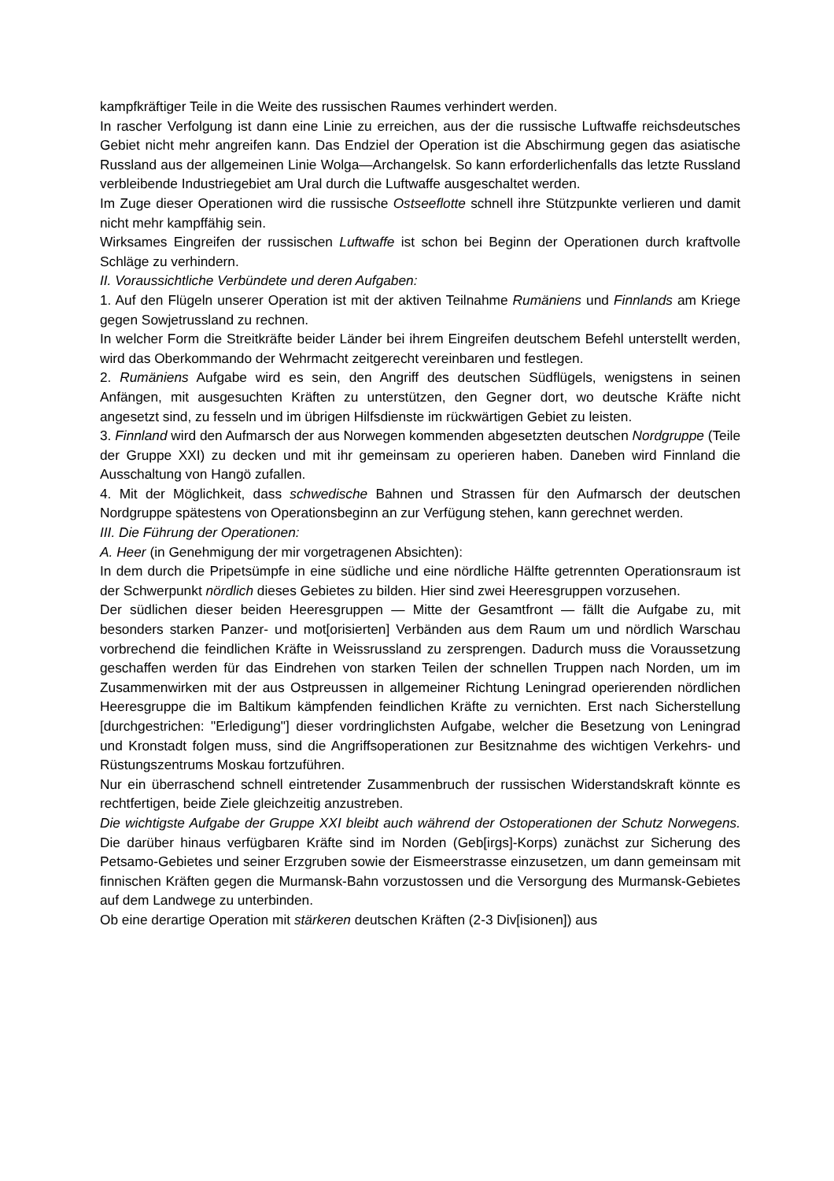kampfkräftiger Teile in die Weite des russischen Raumes verhindert werden.
In rascher Verfolgung ist dann eine Linie zu erreichen, aus der die russische Luftwaffe reichsdeutsches Gebiet nicht mehr angreifen kann. Das Endziel der Operation ist die Abschirmung gegen das asiatische Russland aus der allgemeinen Linie Wolga—Archangelsk. So kann erforderlichenfalls das letzte Russland verbleibende Industriegebiet am Ural durch die Luftwaffe ausgeschaltet werden.
Im Zuge dieser Operationen wird die russische Ostseeflotte schnell ihre Stützpunkte verlieren und damit nicht mehr kampffähig sein.
Wirksames Eingreifen der russischen Luftwaffe ist schon bei Beginn der Operationen durch kraftvolle Schläge zu verhindern.
II. Voraussichtliche Verbündete und deren Aufgaben:
1. Auf den Flügeln unserer Operation ist mit der aktiven Teilnahme Rumäniens und Finnlands am Kriege gegen Sowjetrussland zu rechnen.
In welcher Form die Streitkräfte beider Länder bei ihrem Eingreifen deutschem Befehl unterstellt werden, wird das Oberkommando der Wehrmacht zeitgerecht vereinbaren und festlegen.
2. Rumäniens Aufgabe wird es sein, den Angriff des deutschen Südflügels, wenigstens in seinen Anfängen, mit ausgesuchten Kräften zu unterstützen, den Gegner dort, wo deutsche Kräfte nicht angesetzt sind, zu fesseln und im übrigen Hilfsdienste im rückwärtigen Gebiet zu leisten.
3. Finnland wird den Aufmarsch der aus Norwegen kommenden abgesetzten deutschen Nordgruppe (Teile der Gruppe XXI) zu decken und mit ihr gemeinsam zu operieren haben. Daneben wird Finnland die Ausschaltung von Hangö zufallen.
4. Mit der Möglichkeit, dass schwedische Bahnen und Strassen für den Aufmarsch der deutschen Nordgruppe spätestens von Operationsbeginn an zur Verfügung stehen, kann gerechnet werden.
III. Die Führung der Operationen:
A. Heer (in Genehmigung der mir vorgetragenen Absichten):
In dem durch die Pripetsümpfe in eine südliche und eine nördliche Hälfte getrennten Operationsraum ist der Schwerpunkt nördlich dieses Gebietes zu bilden. Hier sind zwei Heeresgruppen vorzusehen.
Der südlichen dieser beiden Heeresgruppen — Mitte der Gesamtfront — fällt die Aufgabe zu, mit besonders starken Panzer- und mot[orisierten] Verbänden aus dem Raum um und nördlich Warschau vorbrechend die feindlichen Kräfte in Weissrussland zu zersprengen. Dadurch muss die Voraussetzung geschaffen werden für das Eindrehen von starken Teilen der schnellen Truppen nach Norden, um im Zusammenwirken mit der aus Ostpreussen in allgemeiner Richtung Leningrad operierenden nördlichen Heeresgruppe die im Baltikum kämpfenden feindlichen Kräfte zu vernichten. Erst nach Sicherstellung [durchgestrichen: "Erledigung"] dieser vordringlichsten Aufgabe, welcher die Besetzung von Leningrad und Kronstadt folgen muss, sind die Angriffsoperationen zur Besitznahme des wichtigen Verkehrs- und Rüstungszentrums Moskau fortzuführen.
Nur ein überraschend schnell eintretender Zusammenbruch der russischen Widerstandskraft könnte es rechtfertigen, beide Ziele gleichzeitig anzustreben.
Die wichtigste Aufgabe der Gruppe XXI bleibt auch während der Ostoperationen der Schutz Norwegens. Die darüber hinaus verfügbaren Kräfte sind im Norden (Geb[irgs]-Korps) zunächst zur Sicherung des Petsamo-Gebietes und seiner Erzgruben sowie der Eismeerstrasse einzusetzen, um dann gemeinsam mit finnischen Kräften gegen die Murmansk-Bahn vorzustossen und die Versorgung des Murmansk-Gebietes auf dem Landwege zu unterbinden.
Ob eine derartige Operation mit stärkeren deutschen Kräften (2-3 Div[isionen]) aus